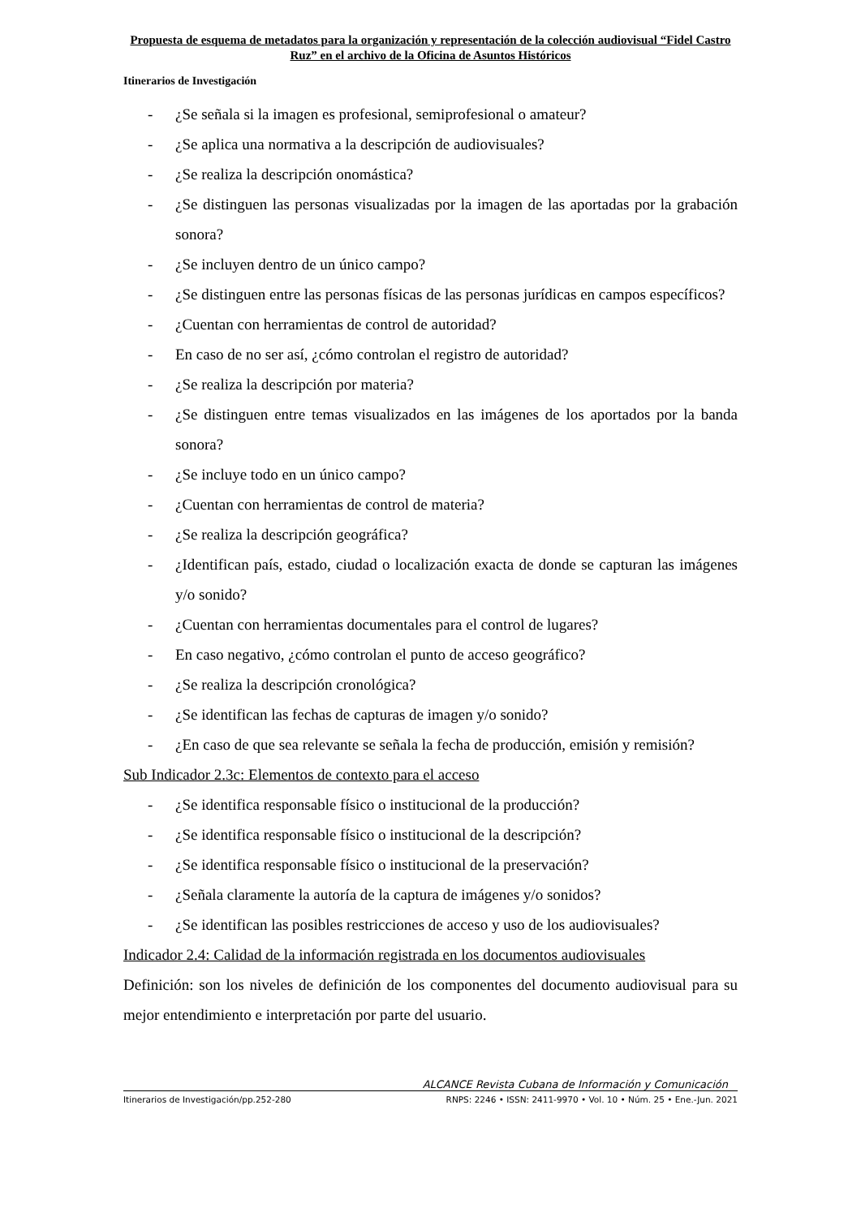Propuesta de esquema de metadatos para la organización y representación de la colección audiovisual “Fidel Castro Ruz” en el archivo de la Oficina de Asuntos Históricos
Itinerarios de Investigación
- ¿Se señala si la imagen es profesional, semiprofesional o amateur?
- ¿Se aplica una normativa a la descripción de audiovisuales?
- ¿Se realiza la descripción onomástica?
- ¿Se distinguen las personas visualizadas por la imagen de las aportadas por la grabación sonora?
- ¿Se incluyen dentro de un único campo?
- ¿Se distinguen entre las personas físicas de las personas jurídicas en campos específicos?
- ¿Cuentan con herramientas de control de autoridad?
- En caso de no ser así, ¿cómo controlan el registro de autoridad?
- ¿Se realiza la descripción por materia?
- ¿Se distinguen entre temas visualizados en las imágenes de los aportados por la banda sonora?
- ¿Se incluye todo en un único campo?
- ¿Cuentan con herramientas de control de materia?
- ¿Se realiza la descripción geográfica?
- ¿Identifican país, estado, ciudad o localización exacta de donde se capturan las imágenes y/o sonido?
- ¿Cuentan con herramientas documentales para el control de lugares?
- En caso negativo, ¿cómo controlan el punto de acceso geográfico?
- ¿Se realiza la descripción cronológica?
- ¿Se identifican las fechas de capturas de imagen y/o sonido?
- ¿En caso de que sea relevante se señala la fecha de producción, emisión y remisión?
Sub Indicador 2.3c: Elementos de contexto para el acceso
- ¿Se identifica responsable físico o institucional de la producción?
- ¿Se identifica responsable físico o institucional de la descripción?
- ¿Se identifica responsable físico o institucional de la preservación?
- ¿Señala claramente la autoría de la captura de imágenes y/o sonidos?
- ¿Se identifican las posibles restricciones de acceso y uso de los audiovisuales?
Indicador 2.4: Calidad de la información registrada en los documentos audiovisuales
Definición: son los niveles de definición de los componentes del documento audiovisual para su mejor entendimiento e interpretación por parte del usuario.
ALCANCE Revista Cubana de Información y Comunicación
Itinerarios de Investigación/pp.252-280 RNPS: 2246 • ISSN: 2411-9970 • Vol. 10 • Núm. 25 • Ene.-Jun. 2021